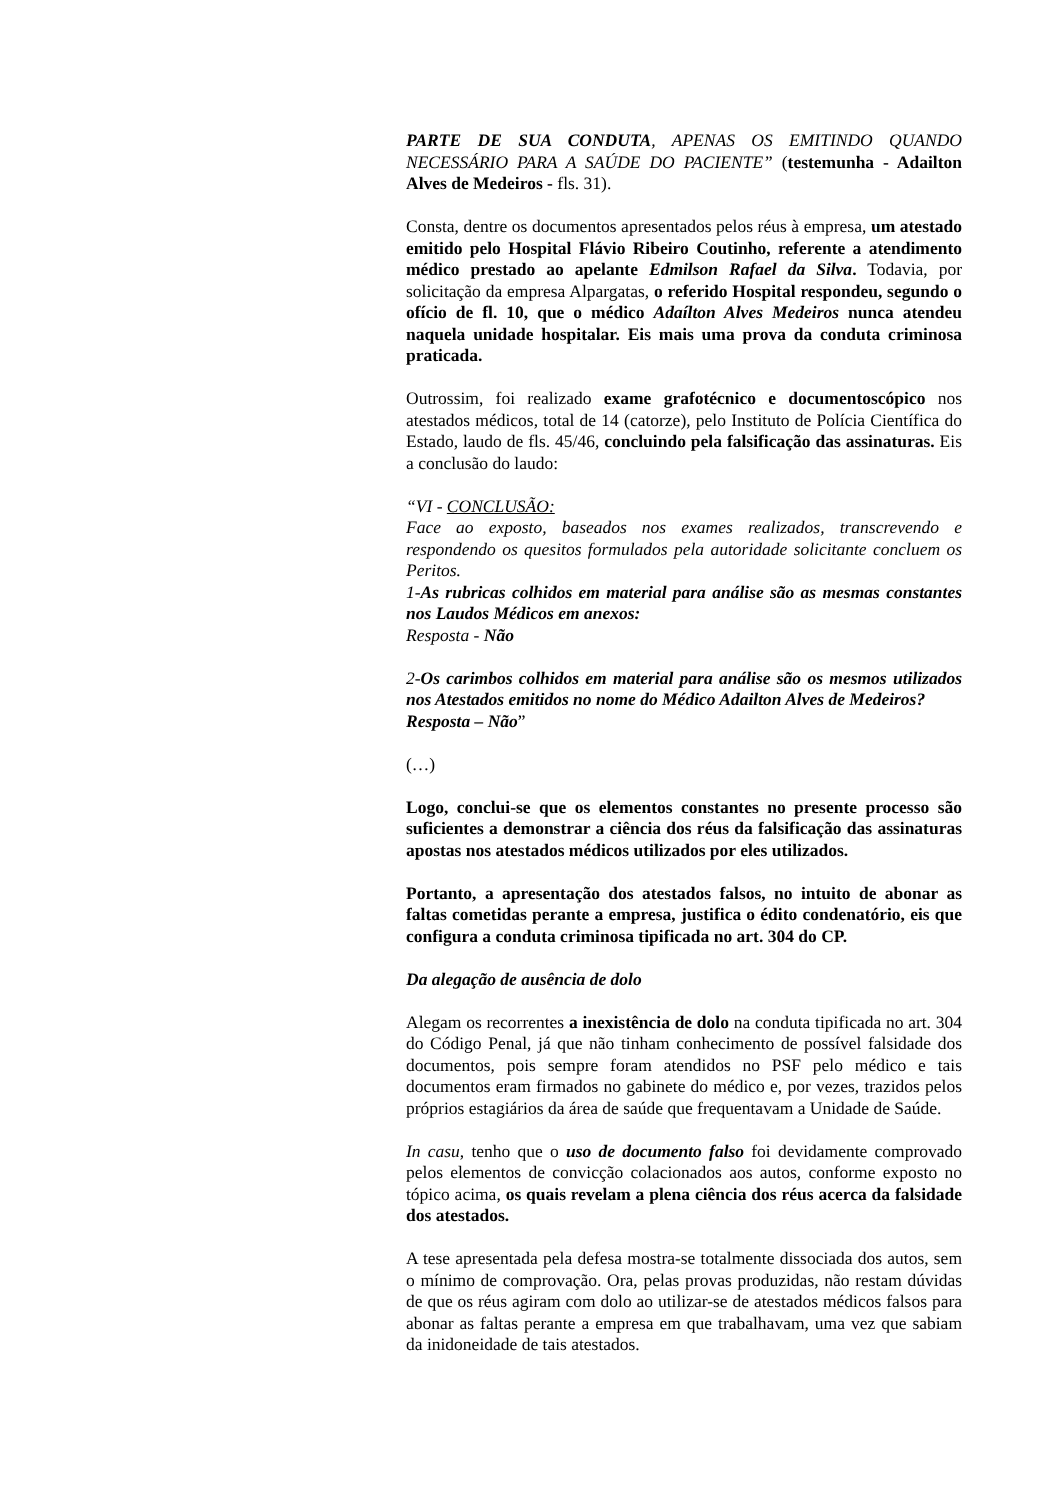PARTE DE SUA CONDUTA, APENAS OS EMITINDO QUANDO NECESSÁRIO PARA A SAÚDE DO PACIENTE” (testemunha - Adailton Alves de Medeiros - fls. 31).
Consta, dentre os documentos apresentados pelos réus à empresa, um atestado emitido pelo Hospital Flávio Ribeiro Coutinho, referente a atendimento médico prestado ao apelante Edmilson Rafael da Silva. Todavia, por solicitação da empresa Alpargatas, o referido Hospital respondeu, segundo o ofício de fl. 10, que o médico Adaílton Alves Medeiros nunca atendeu naquela unidade hospitalar. Eis mais uma prova da conduta criminosa praticada.
Outrossim, foi realizado exame grafotécnico e documentoscópico nos atestados médicos, total de 14 (catorze), pelo Instituto de Polícia Científica do Estado, laudo de fls. 45/46, concluindo pela falsificação das assinaturas. Eis a conclusão do laudo:
“VI - CONCLUSÃO:
Face ao exposto, baseados nos exames realizados, transcrevendo e respondendo os quesitos formulados pela autoridade solicitante concluem os Peritos.
1-As rubricas colhidos em material para análise são as mesmas constantes nos Laudos Médicos em anexos:
Resposta - Não
2-Os carimbos colhidos em material para análise são os mesmos utilizados nos Atestados emitidos no nome do Médico Adailton Alves de Medeiros?
Resposta – Não”
(…)
Logo, conclui-se que os elementos constantes no presente processo são suficientes a demonstrar a ciência dos réus da falsificação das assinaturas apostas nos atestados médicos utilizados por eles utilizados.
Portanto, a apresentação dos atestados falsos, no intuito de abonar as faltas cometidas perante a empresa, justifica o édito condenatório, eis que configura a conduta criminosa tipificada no art. 304 do CP.
Da alegação de ausência de dolo
Alegam os recorrentes a inexistência de dolo na conduta tipificada no art. 304 do Código Penal, já que não tinham conhecimento de possível falsidade dos documentos, pois sempre foram atendidos no PSF pelo médico e tais documentos eram firmados no gabinete do médico e, por vezes, trazidos pelos próprios estagiários da área de saúde que frequentavam a Unidade de Saúde.
In casu, tenho que o uso de documento falso foi devidamente comprovado pelos elementos de convicção colacionados aos autos, conforme exposto no tópico acima, os quais revelam a plena ciência dos réus acerca da falsidade dos atestados.
A tese apresentada pela defesa mostra-se totalmente dissociada dos autos, sem o mínimo de comprovação. Ora, pelas provas produzidas, não restam dúvidas de que os réus agiram com dolo ao utilizar-se de atestados médicos falsos para abonar as faltas perante a empresa em que trabalhavam, uma vez que sabiam da inidoneidade de tais atestados.